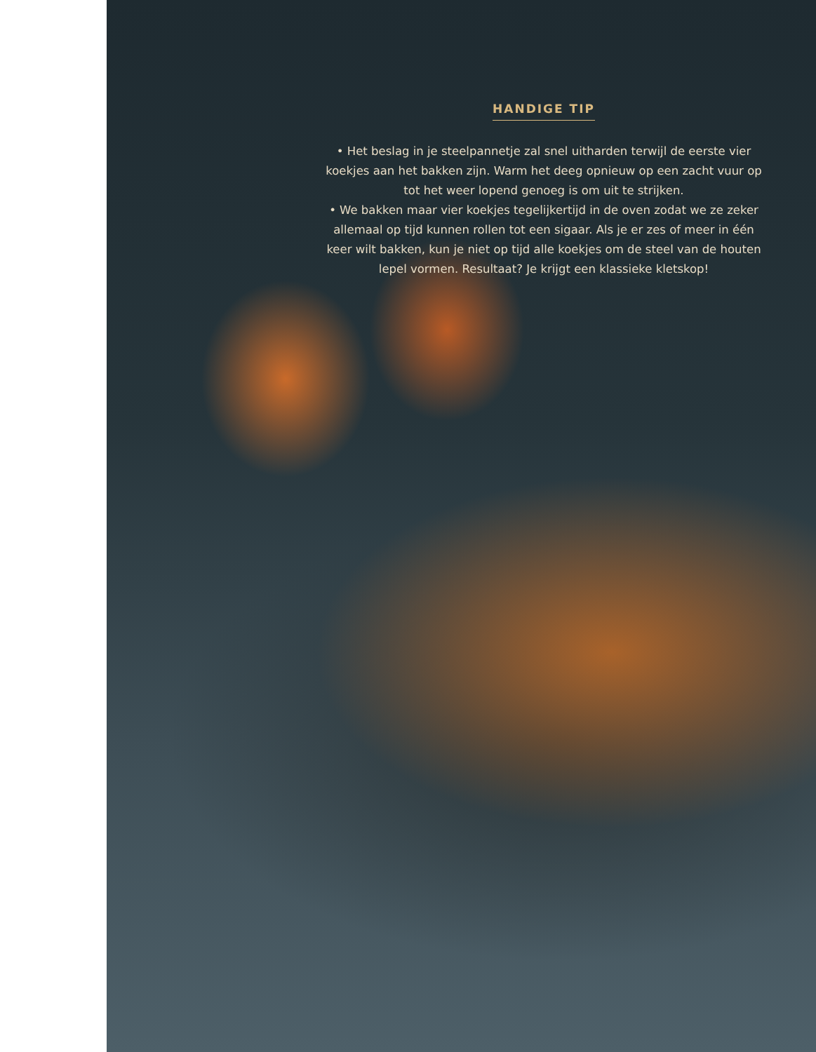HANDIGE TIP
• Het beslag in je steelpannetje zal snel uitharden terwijl de eerste vier koekjes aan het bakken zijn. Warm het deeg opnieuw op een zacht vuur op tot het weer lopend genoeg is om uit te strijken.
• We bakken maar vier koekjes tegelijkertijd in de oven zodat we ze zeker allemaal op tijd kunnen rollen tot een sigaar. Als je er zes of meer in één keer wilt bakken, kun je niet op tijd alle koekjes om de steel van de houten lepel vormen. Resultaat? Je krijgt een klassieke kletskop!